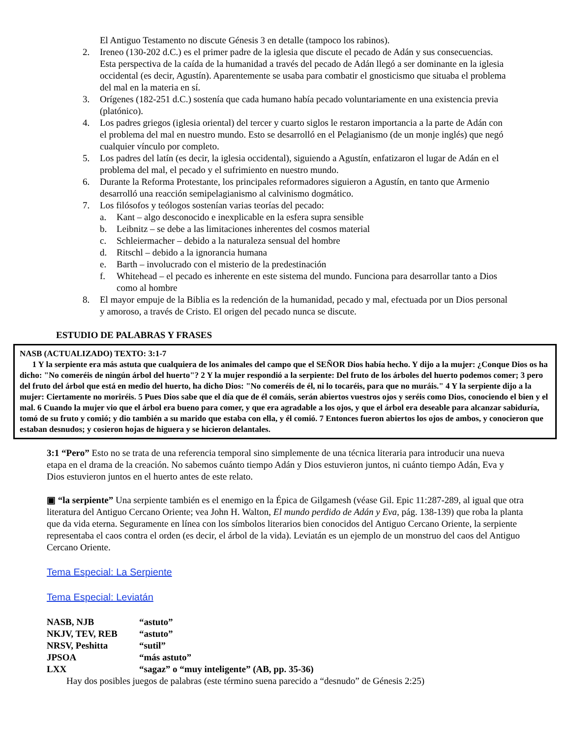El Antiguo Testamento no discute Génesis 3 en detalle (tampoco los rabinos).
2. Ireneo (130-202 d.C.) es el primer padre de la iglesia que discute el pecado de Adán y sus consecuencias. Esta perspectiva de la caída de la humanidad a través del pecado de Adán llegó a ser dominante en la iglesia occidental (es decir, Agustín). Aparentemente se usaba para combatir el gnosticismo que situaba el problema del mal en la materia en sí.
3. Orígenes (182-251 d.C.) sostenía que cada humano había pecado voluntariamente en una existencia previa (platónico).
4. Los padres griegos (iglesia oriental) del tercer y cuarto siglos le restaron importancia a la parte de Adán con el problema del mal en nuestro mundo. Esto se desarrolló en el Pelagianismo (de un monje inglés) que negó cualquier vínculo por completo.
5. Los padres del latín (es decir, la iglesia occidental), siguiendo a Agustín, enfatizaron el lugar de Adán en el problema del mal, el pecado y el sufrimiento en nuestro mundo.
6. Durante la Reforma Protestante, los principales reformadores siguieron a Agustín, en tanto que Armenio desarrolló una reacción semipelagianismo al calvinismo dogmático.
7. Los filósofos y teólogos sostenían varias teorías del pecado:
a. Kant – algo desconocido e inexplicable en la esfera supra sensible
b. Leibnitz – se debe a las limitaciones inherentes del cosmos material
c. Schleiermacher – debido a la naturaleza sensual del hombre
d. Ritschl – debido a la ignorancia humana
e. Barth – involucrado con el misterio de la predestinación
f. Whitehead – el pecado es inherente en este sistema del mundo. Funciona para desarrollar tanto a Dios como al hombre
8. El mayor empuje de la Biblia es la redención de la humanidad, pecado y mal, efectuada por un Dios personal y amoroso, a través de Cristo. El origen del pecado nunca se discute.
ESTUDIO DE PALABRAS Y FRASES
NASB (ACTUALIZADO) TEXTO: 3:1-7
1 Y la serpiente era más astuta que cualquiera de los animales del campo que el SEÑOR Dios había hecho. Y dijo a la mujer: ¿Conque Dios os ha dicho: "No comeréis de ningún árbol del huerto"? 2 Y la mujer respondió a la serpiente: Del fruto de los árboles del huerto podemos comer; 3 pero del fruto del árbol que está en medio del huerto, ha dicho Dios: "No comeréis de él, ni lo tocaréis, para que no muráis." 4 Y la serpiente dijo a la mujer: Ciertamente no moriréis. 5 Pues Dios sabe que el día que de él comáis, serán abiertos vuestros ojos y seréis como Dios, conociendo el bien y el mal. 6 Cuando la mujer vio que el árbol era bueno para comer, y que era agradable a los ojos, y que el árbol era deseable para alcanzar sabiduría, tomó de su fruto y comió; y dio también a su marido que estaba con ella, y él comió. 7 Entonces fueron abiertos los ojos de ambos, y conocieron que estaban desnudos; y cosieron hojas de higuera y se hicieron delantales.
3:1 “Pero” Esto no se trata de una referencia temporal sino simplemente de una técnica literaria para introducir una nueva etapa en el drama de la creación. No sabemos cuánto tiempo Adán y Dios estuvieron juntos, ni cuánto tiempo Adán, Eva y Dios estuvieron juntos en el huerto antes de este relato.
▣ “la serpiente” Una serpiente también es el enemigo en la Épica de Gilgamesh (véase Gil. Epic 11:287-289, al igual que otra literatura del Antiguo Cercano Oriente; vea John H. Walton, El mundo perdido de Adán y Eva, pág. 138-139) que roba la planta que da vida eterna. Seguramente en línea con los símbolos literarios bien conocidos del Antiguo Cercano Oriente, la serpiente representaba el caos contra el orden (es decir, el árbol de la vida). Leviatán es un ejemplo de un monstruo del caos del Antiguo Cercano Oriente.
Tema Especial: La Serpiente
Tema Especial: Leviatán
NASB, NJB “astuto”
NKJV, TEV, REB “astuto”
NRSV, Peshitta “sutil”
JPSOA “más astuto”
LXX “sagaz” o “muy inteligente” (AB, pp. 35-36)
Hay dos posibles juegos de palabras (este término suena parecido a “desnudo” de Génesis 2:25)